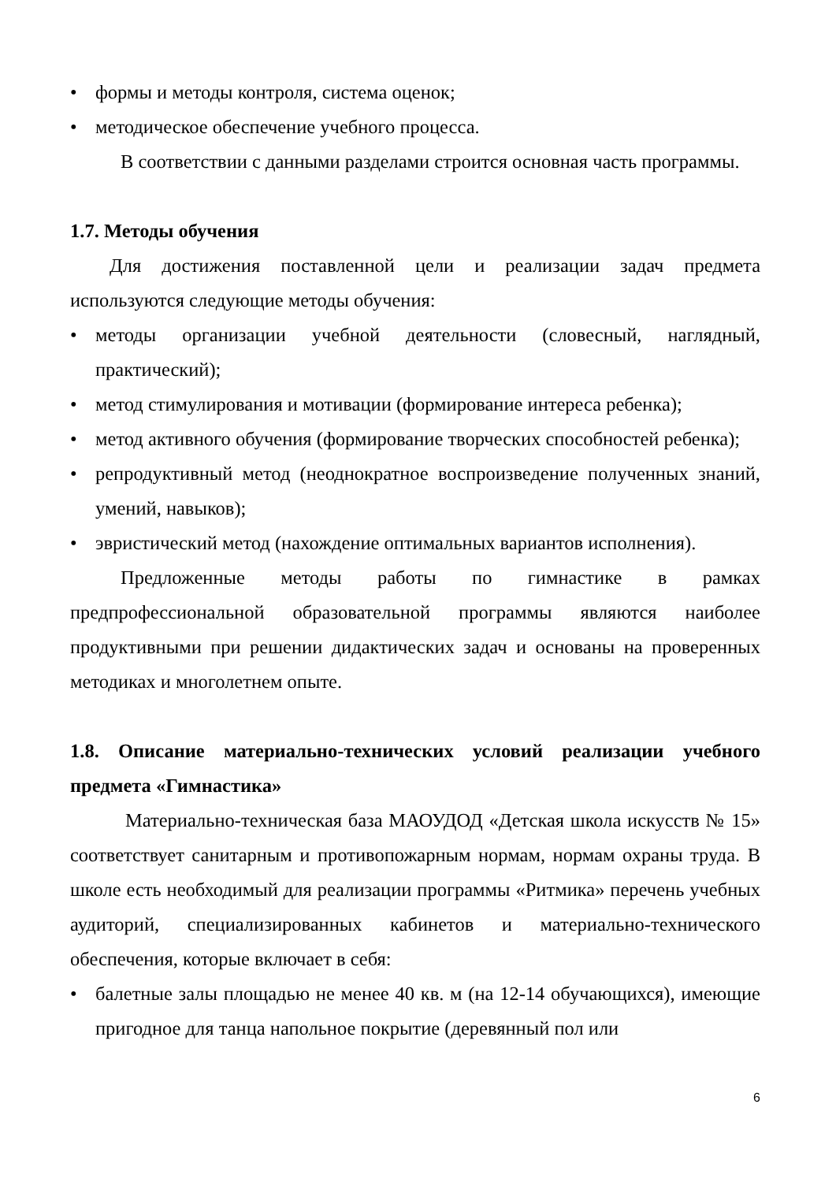• формы и методы контроля, система оценок;
• методическое обеспечение учебного процесса.
В соответствии с данными разделами строится основная часть программы.
1.7. Методы обучения
Для достижения поставленной цели и реализации задач предмета используются следующие методы обучения:
• методы организации учебной деятельности (словесный, наглядный, практический);
• метод стимулирования и мотивации (формирование интереса ребенка);
• метод активного обучения (формирование творческих способностей ребенка);
• репродуктивный метод (неоднократное воспроизведение полученных знаний, умений, навыков);
• эвристический метод (нахождение оптимальных вариантов исполнения).
Предложенные методы работы по гимнастике в рамках предпрофессиональной образовательной программы являются наиболее продуктивными при решении дидактических задач и основаны на проверенных методиках и многолетнем опыте.
1.8. Описание материально-технических условий реализации учебного предмета «Гимнастика»
Материально-техническая база МАОУДОД «Детская школа искусств № 15» соответствует санитарным и противопожарным нормам, нормам охраны труда. В школе есть необходимый для реализации программы «Ритмика» перечень учебных аудиторий, специализированных кабинетов и материально-технического обеспечения, которые включает в себя:
• балетные залы площадью не менее 40 кв. м (на 12-14 обучающихся), имеющие пригодное для танца напольное покрытие (деревянный пол или
6